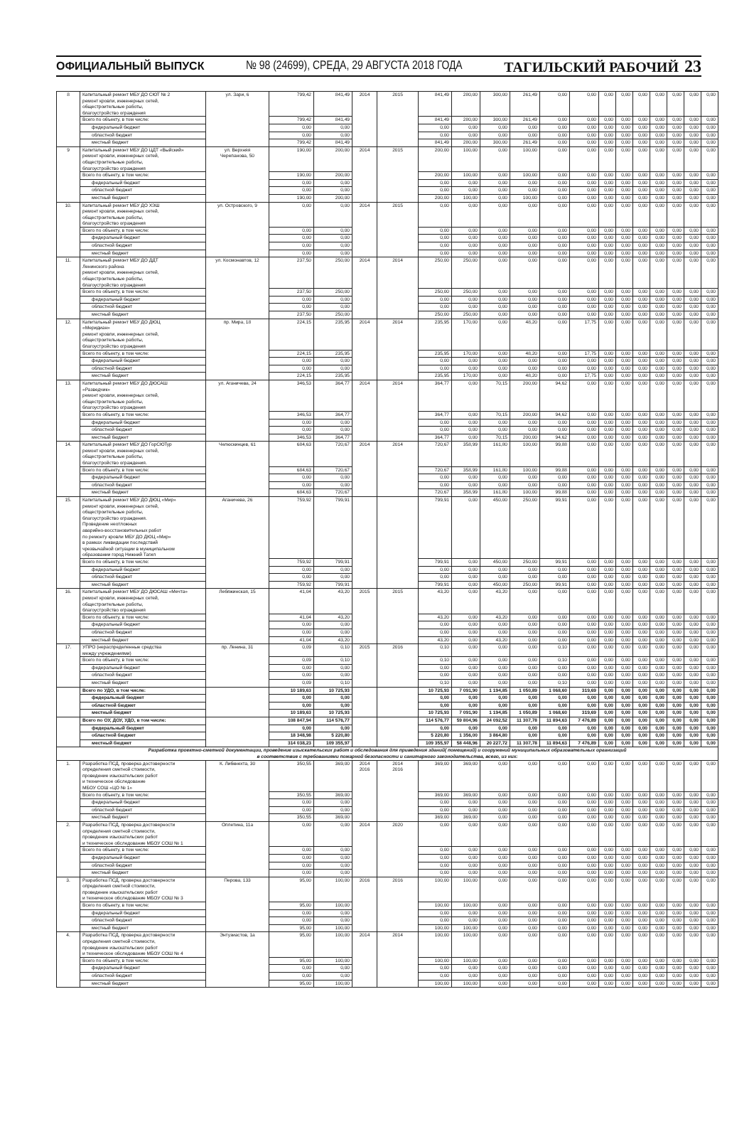ОФИЦИАЛЬНЫЙ ВЫПУСК
№ 98 (24699), СРЕДА, 29 АВГУСТА 2018 ГОДА
ТАГИЛЬСКИЙ РАБОЧИЙ 23
| 8 | Капитальный ремонт МБУ ДО СЮТ № 2 ремонт кровли, инженерных сетей, общестроительные работы, благоустройство ограждения | ул. Зари, 6 | 799,42 | 841,49 | 2014 | 2015 | 841,49 | 280,00 | 300,00 | 261,49 | 0,00 | 0,00 | 0,00 | 0,00 | 0,00 | 0,00 | 0,00 | 0,00 | 0,00 |
| | Всего по объекту, в том числе: | | 799,42 | 841,49 | | | 841,49 | 280,00 | 300,00 | 261,49 | 0,00 | 0,00 | 0,00 | 0,00 | 0,00 | 0,00 | 0,00 | 0,00 | 0,00 |
| | федеральный бюджет | | 0,00 | 0,00 | | | 0,00 | 0,00 | 0,00 | 0,00 | 0,00 | 0,00 | 0,00 | 0,00 | 0,00 | 0,00 | 0,00 | 0,00 | 0,00 |
| | областной бюджет | | 0,00 | 0,00 | | | 0,00 | 0,00 | 0,00 | 0,00 | 0,00 | 0,00 | 0,00 | 0,00 | 0,00 | 0,00 | 0,00 | 0,00 | 0,00 |
| | местный бюджет | | 799,42 | 841,49 | | | 841,49 | 280,00 | 300,00 | 261,49 | 0,00 | 0,00 | 0,00 | 0,00 | 0,00 | 0,00 | 0,00 | 0,00 | 0,00 |
| 9 | Капитальный ремонт МБУ ДО ЦДТ «Выйский» ремонт кровли, инженерных сетей, общестроительные работы, благоустройство ограждения | ул. Верхняя Черепанова, 50 | 190,00 | 200,00 | 2014 | 2015 | 200,00 | 100,00 | 0,00 | 100,00 | 0,00 | 0,00 | 0,00 | 0,00 | 0,00 | 0,00 | 0,00 | 0,00 | 0,00 |
| | Всего по объекту, в том числе: | | 190,00 | 200,00 | | | 200,00 | 100,00 | 0,00 | 100,00 | 0,00 | 0,00 | 0,00 | 0,00 | 0,00 | 0,00 | 0,00 | 0,00 | 0,00 |
| | федеральный бюджет | | 0,00 | 0,00 | | | 0,00 | 0,00 | 0,00 | 0,00 | 0,00 | 0,00 | 0,00 | 0,00 | 0,00 | 0,00 | 0,00 | 0,00 | 0,00 |
| | областной бюджет | | 0,00 | 0,00 | | | 0,00 | 0,00 | 0,00 | 0,00 | 0,00 | 0,00 | 0,00 | 0,00 | 0,00 | 0,00 | 0,00 | 0,00 | 0,00 |
| | местный бюджет | | 190,00 | 200,00 | | | 200,00 | 100,00 | 0,00 | 100,00 | 0,00 | 0,00 | 0,00 | 0,00 | 0,00 | 0,00 | 0,00 | 0,00 | 0,00 |
| 10. | Капитальный ремонт МБУ ДО ХЭШ ремонт кровли, инженерных сетей, общестроительные работы, благоустройство ограждения | ул. Островского, 9 | 0,00 | 0,00 | 2014 | 2015 | 0,00 | 0,00 | 0,00 | 0,00 | 0,00 | 0,00 | 0,00 | 0,00 | 0,00 | 0,00 | 0,00 | 0,00 | 0,00 |
| | Всего по объекту, в том числе: | | 0,00 | 0,00 | | | 0,00 | 0,00 | 0,00 | 0,00 | 0,00 | 0,00 | 0,00 | 0,00 | 0,00 | 0,00 | 0,00 | 0,00 | 0,00 |
| | федеральный бюджет | | 0,00 | 0,00 | | | 0,00 | 0,00 | 0,00 | 0,00 | 0,00 | 0,00 | 0,00 | 0,00 | 0,00 | 0,00 | 0,00 | 0,00 | 0,00 |
| | областной бюджет | | 0,00 | 0,00 | | | 0,00 | 0,00 | 0,00 | 0,00 | 0,00 | 0,00 | 0,00 | 0,00 | 0,00 | 0,00 | 0,00 | 0,00 | 0,00 |
| | местный бюджет | | 0,00 | 0,00 | | | 0,00 | 0,00 | 0,00 | 0,00 | 0,00 | 0,00 | 0,00 | 0,00 | 0,00 | 0,00 | 0,00 | 0,00 | 0,00 |
| 11. | Капитальный ремонт МБУ ДО ДДТ Ленинского района ремонт кровли, инженерных сетей, общестроительные работы, благоустройство ограждения | ул. Космонавтов, 12 | 237,50 | 250,00 | 2014 | 2014 | 250,00 | 250,00 | 0,00 | 0,00 | 0,00 | 0,00 | 0,00 | 0,00 | 0,00 | 0,00 | 0,00 | 0,00 | 0,00 |
| | Всего по объекту, в том числе: | | 237,50 | 250,00 | | | 250,00 | 250,00 | 0,00 | 0,00 | 0,00 | 0,00 | 0,00 | 0,00 | 0,00 | 0,00 | 0,00 | 0,00 | 0,00 |
| | федеральный бюджет | | 0,00 | 0,00 | | | 0,00 | 0,00 | 0,00 | 0,00 | 0,00 | 0,00 | 0,00 | 0,00 | 0,00 | 0,00 | 0,00 | 0,00 | 0,00 |
| | областной бюджет | | 0,00 | 0,00 | | | 0,00 | 0,00 | 0,00 | 0,00 | 0,00 | 0,00 | 0,00 | 0,00 | 0,00 | 0,00 | 0,00 | 0,00 | 0,00 |
| | местный бюджет | | 237,50 | 250,00 | | | 250,00 | 250,00 | 0,00 | 0,00 | 0,00 | 0,00 | 0,00 | 0,00 | 0,00 | 0,00 | 0,00 | 0,00 | 0,00 |
| 12. | Капитальный ремонт МБУ ДО ДЮЦ «Меридиан» ремонт кровли, инженерных сетей, общестроительные работы, благоустройство ограждения | пр. Мира, 18 | 224,15 | 235,95 | 2014 | 2014 | 235,95 | 170,00 | 0,00 | 48,20 | 0,00 | 17,75 | 0,00 | 0,00 | 0,00 | 0,00 | 0,00 | 0,00 | 0,00 |
| | Всего по объекту, в том числе: | | 224,15 | 235,95 | | | 235,95 | 170,00 | 0,00 | 48,20 | 0,00 | 17,75 | 0,00 | 0,00 | 0,00 | 0,00 | 0,00 | 0,00 | 0,00 |
| | федеральный бюджет | | 0,00 | 0,00 | | | 0,00 | 0,00 | 0,00 | 0,00 | 0,00 | 0,00 | 0,00 | 0,00 | 0,00 | 0,00 | 0,00 | 0,00 | 0,00 |
| | областной бюджет | | 0,00 | 0,00 | | | 0,00 | 0,00 | 0,00 | 0,00 | 0,00 | 0,00 | 0,00 | 0,00 | 0,00 | 0,00 | 0,00 | 0,00 | 0,00 |
| | местный бюджет | | 224,15 | 235,95 | | | 235,95 | 170,00 | 0,00 | 48,20 | 0,00 | 17,75 | 0,00 | 0,00 | 0,00 | 0,00 | 0,00 | 0,00 | 0,00 |
| 13. | Капитальный ремонт МБУ ДО ДЮСАШ «Разведчик» ремонт кровли, инженерных сетей, общестроительные работы, благоустройство ограждения | ул. Аганичева, 24 | 346,53 | 364,77 | 2014 | 2014 | 364,77 | 0,00 | 70,15 | 200,00 | 94,62 | 0,00 | 0,00 | 0,00 | 0,00 | 0,00 | 0,00 | 0,00 | 0,00 |
| | Всего по объекту, в том числе: | | 346,53 | 364,77 | | | 364,77 | 0,00 | 70,15 | 200,00 | 94,62 | 0,00 | 0,00 | 0,00 | 0,00 | 0,00 | 0,00 | 0,00 | 0,00 |
| | федеральный бюджет | | 0,00 | 0,00 | | | 0,00 | 0,00 | 0,00 | 0,00 | 0,00 | 0,00 | 0,00 | 0,00 | 0,00 | 0,00 | 0,00 | 0,00 | 0,00 |
| | областной бюджет | | 0,00 | 0,00 | | | 0,00 | 0,00 | 0,00 | 0,00 | 0,00 | 0,00 | 0,00 | 0,00 | 0,00 | 0,00 | 0,00 | 0,00 | 0,00 |
| | местный бюджет | | 346,53 | 364,77 | | | 364,77 | 0,00 | 70,15 | 200,00 | 94,62 | 0,00 | 0,00 | 0,00 | 0,00 | 0,00 | 0,00 | 0,00 | 0,00 |
| 14. | Капитальный ремонт МБУ ДО ГорСЮТур ремонт кровли, инженерных сетей, общестроительные работы, благоустройство ограждения. | Челюскинцев, 61 | 684,63 | 720,67 | 2014 | 2014 | 720,67 | 358,99 | 161,80 | 100,00 | 99,88 | 0,00 | 0,00 | 0,00 | 0,00 | 0,00 | 0,00 | 0,00 | 0,00 |
| | Всего по объекту, в том числе: | | 684,63 | 720,67 | | | 720,67 | 358,99 | 161,80 | 100,00 | 99,88 | 0,00 | 0,00 | 0,00 | 0,00 | 0,00 | 0,00 | 0,00 | 0,00 |
| | федеральный бюджет | | 0,00 | 0,00 | | | 0,00 | 0,00 | 0,00 | 0,00 | 0,00 | 0,00 | 0,00 | 0,00 | 0,00 | 0,00 | 0,00 | 0,00 | 0,00 |
| | областной бюджет | | 0,00 | 0,00 | | | 0,00 | 0,00 | 0,00 | 0,00 | 0,00 | 0,00 | 0,00 | 0,00 | 0,00 | 0,00 | 0,00 | 0,00 | 0,00 |
| | местный бюджет | | 684,63 | 720,67 | | | 720,67 | 358,99 | 161,80 | 100,00 | 99,88 | 0,00 | 0,00 | 0,00 | 0,00 | 0,00 | 0,00 | 0,00 | 0,00 |
| 15. | Капитальный ремонт МБУ ДО ДЮЦ «Мир» ремонт кровли, инженерных сетей, общестроительные работы, благоустройство ограждения. Проведение неотложных аварийно-восстановительных работ по ремонту кровли МБУ ДО ДЮЦ «Мир» в рамках ликвидации последствий чрезвычайной ситуации в муниципальном образовании город Нижний Тагил | Аганичева, 26 | 759,92 | 799,91 | | | 799,91 | 0,00 | 450,00 | 250,00 | 99,91 | 0,00 | 0,00 | 0,00 | 0,00 | 0,00 | 0,00 | 0,00 | 0,00 |
| | Всего по объекту, в том числе: | | 759,92 | 799,91 | | | 799,91 | 0,00 | 450,00 | 250,00 | 99,91 | 0,00 | 0,00 | 0,00 | 0,00 | 0,00 | 0,00 | 0,00 | 0,00 |
| | федеральный бюджет | | 0,00 | 0,00 | | | 0,00 | 0,00 | 0,00 | 0,00 | 0,00 | 0,00 | 0,00 | 0,00 | 0,00 | 0,00 | 0,00 | 0,00 | 0,00 |
| | областной бюджет | | 0,00 | 0,00 | | | 0,00 | 0,00 | 0,00 | 0,00 | 0,00 | 0,00 | 0,00 | 0,00 | 0,00 | 0,00 | 0,00 | 0,00 | 0,00 |
| | местный бюджет | | 759,92 | 799,91 | | | 799,91 | 0,00 | 450,00 | 250,00 | 99,91 | 0,00 | 0,00 | 0,00 | 0,00 | 0,00 | 0,00 | 0,00 | 0,00 |
| 16. | Капитальный ремонт МБУ ДО ДЮСАШ «Мечта» ремонт кровли, инженерных сетей, общестроительные работы, благоустройство ограждения | Лебяжинская, 15 | 41,04 | 43,20 | 2015 | 2015 | 43,20 | 0,00 | 43,20 | 0,00 | 0,00 | 0,00 | 0,00 | 0,00 | 0,00 | 0,00 | 0,00 | 0,00 | 0,00 |
| | Всего по объекту, в том числе: | | 41,04 | 43,20 | | | 43,20 | 0,00 | 43,20 | 0,00 | 0,00 | 0,00 | 0,00 | 0,00 | 0,00 | 0,00 | 0,00 | 0,00 | 0,00 |
| | федеральный бюджет | | 0,00 | 0,00 | | | 0,00 | 0,00 | 0,00 | 0,00 | 0,00 | 0,00 | 0,00 | 0,00 | 0,00 | 0,00 | 0,00 | 0,00 | 0,00 |
| | областной бюджет | | 0,00 | 0,00 | | | 0,00 | 0,00 | 0,00 | 0,00 | 0,00 | 0,00 | 0,00 | 0,00 | 0,00 | 0,00 | 0,00 | 0,00 | 0,00 |
| | местный бюджет | | 41,04 | 43,20 | | | 43,20 | 0,00 | 43,20 | 0,00 | 0,00 | 0,00 | 0,00 | 0,00 | 0,00 | 0,00 | 0,00 | 0,00 | 0,00 |
| 17. | УПРО (нераспределенные средства между учреждениями) | пр. Ленина, 31 | 0,09 | 0,10 | 2015 | 2016 | 0,10 | 0,00 | 0,00 | 0,00 | 0,10 | 0,00 | 0,00 | 0,00 | 0,00 | 0,00 | 0,00 | 0,00 | 0,00 |
| | Всего по объекту, в том числе: | | 0,09 | 0,10 | | | 0,10 | 0,00 | 0,00 | 0,00 | 0,10 | 0,00 | 0,00 | 0,00 | 0,00 | 0,00 | 0,00 | 0,00 | 0,00 |
| | федеральный бюджет | | 0,00 | 0,00 | | | 0,00 | 0,00 | 0,00 | 0,00 | 0,00 | 0,00 | 0,00 | 0,00 | 0,00 | 0,00 | 0,00 | 0,00 | 0,00 |
| | областной бюджет | | 0,00 | 0,00 | | | 0,00 | 0,00 | 0,00 | 0,00 | 0,00 | 0,00 | 0,00 | 0,00 | 0,00 | 0,00 | 0,00 | 0,00 | 0,00 |
| | местный бюджет | | 0,09 | 0,10 | | | 0,10 | 0,00 | 0,00 | 0,00 | 0,10 | 0,00 | 0,00 | 0,00 | 0,00 | 0,00 | 0,00 | 0,00 | 0,00 |
| | Всего по УДО, в том числе: | | 10 189,63 | 10 725,93 | | | 10 725,93 | 7 091,90 | 1 194,85 | 1 050,89 | 1 068,60 | 319,69 | 0,00 | 0,00 | 0,00 | 0,00 | 0,00 | 0,00 | 0,00 |
| | федеральный бюджет | | 0,00 | 0,00 | | | 0,00 | 0,00 | 0,00 | 0,00 | 0,00 | 0,00 | 0,00 | 0,00 | 0,00 | 0,00 | 0,00 | 0,00 | 0,00 |
| | областной бюджет | | 0,00 | 0,00 | | | 0,00 | 0,00 | 0,00 | 0,00 | 0,00 | 0,00 | 0,00 | 0,00 | 0,00 | 0,00 | 0,00 | 0,00 | 0,00 |
| | местный бюджет | | 10 189,63 | 10 725,93 | | | 10 725,93 | 7 091,90 | 1 194,85 | 1 050,89 | 1 068,60 | 319,69 | 0,00 | 0,00 | 0,00 | 0,00 | 0,00 | 0,00 | 0,00 |
| | Всего по ОУ, ДОУ, УДО, в том числе: | | 108 847,94 | 114 576,77 | | | 114 576,77 | 59 804,96 | 24 092,52 | 11 307,78 | 11 894,63 | 7 476,89 | 0,00 | 0,00 | 0,00 | 0,00 | 0,00 | 0,00 | 0,00 |
| | федеральный бюджет | | 0,00 | 0,00 | | | 0,00 | 0,00 | 0,00 | 0,00 | 0,00 | 0,00 | 0,00 | 0,00 | 0,00 | 0,00 | 0,00 | 0,00 | 0,00 |
| | областной бюджет | | 18 348,98 | 5 220,80 | | | 5 220,80 | 1 356,00 | 3 864,80 | 0,00 | 0,00 | 0,00 | 0,00 | 0,00 | 0,00 | 0,00 | 0,00 | 0,00 | 0,00 |
| | местный бюджет | | 314 038,23 | 109 355,97 | | | 109 355,97 | 58 448,96 | 20 227,72 | 11 307,78 | 11 894,63 | 7 476,89 | 0,00 | 0,00 | 0,00 | 0,00 | 0,00 | 0,00 | 0,00 |
| Разработка проектно-сметной документации, проведение изыскательских работ и обследования для приведения зданий( помещений) и сооружений муниципальных образовательных организаций в соответствие с требованиями пожарной безопасности и санитарного законодательства, всего, из них: | | | | | | | | | | | | | | | | | | | |
| 1. | Разработка ПСД, проверка достоверности определения сметной стоимости, проведение изыскательских работ и техническое обследование МБОУ СОШ «ЦО № 1» | К. Либкнехта, 30 | 350,55 | 369,00 | 2014 2016 | 2014 2016 | 369,00 | 369,00 | 0,00 | 0,00 | 0,00 | 0,00 | 0,00 | 0,00 | 0,00 | 0,00 | 0,00 | 0,00 | 0,00 |
| | Всего по объекту, в том числе: | | 350,55 | 369,00 | | | 369,00 | 369,00 | 0,00 | 0,00 | 0,00 | 0,00 | 0,00 | 0,00 | 0,00 | 0,00 | 0,00 | 0,00 | 0,00 |
| | федеральный бюджет | | 0,00 | 0,00 | | | 0,00 | 0,00 | 0,00 | 0,00 | 0,00 | 0,00 | 0,00 | 0,00 | 0,00 | 0,00 | 0,00 | 0,00 | 0,00 |
| | областной бюджет | | 0,00 | 0,00 | | | 0,00 | 0,00 | 0,00 | 0,00 | 0,00 | 0,00 | 0,00 | 0,00 | 0,00 | 0,00 | 0,00 | 0,00 | 0,00 |
| | местный бюджет | | 350,55 | 369,00 | | | 369,00 | 369,00 | 0,00 | 0,00 | 0,00 | 0,00 | 0,00 | 0,00 | 0,00 | 0,00 | 0,00 | 0,00 | 0,00 |
| 2. | Разработка ПСД, проверка достоверности определения сметной стоимости, проведение изыскательских работ и техническое обследование МБОУ СОШ № 1 | Оплетина, 11а | 0,00 | 0,00 | 2014 | 2020 | 0,00 | 0,00 | 0,00 | 0,00 | 0,00 | 0,00 | 0,00 | 0,00 | 0,00 | 0,00 | 0,00 | 0,00 | 0,00 |
| | Всего по объекту, в том числе: | | 0,00 | 0,00 | | | 0,00 | 0,00 | 0,00 | 0,00 | 0,00 | 0,00 | 0,00 | 0,00 | 0,00 | 0,00 | 0,00 | 0,00 | 0,00 |
| | федеральный бюджет | | 0,00 | 0,00 | | | 0,00 | 0,00 | 0,00 | 0,00 | 0,00 | 0,00 | 0,00 | 0,00 | 0,00 | 0,00 | 0,00 | 0,00 | 0,00 |
| | областной бюджет | | 0,00 | 0,00 | | | 0,00 | 0,00 | 0,00 | 0,00 | 0,00 | 0,00 | 0,00 | 0,00 | 0,00 | 0,00 | 0,00 | 0,00 | 0,00 |
| | местный бюджет | | 0,00 | 0,00 | | | 0,00 | 0,00 | 0,00 | 0,00 | 0,00 | 0,00 | 0,00 | 0,00 | 0,00 | 0,00 | 0,00 | 0,00 | 0,00 |
| 3. | Разработка ПСД, проверка достоверности определения сметной стоимости, проведение изыскательских работ и техническое обследование МБОУ СОШ № 3 | Перова, 133 | 95,00 | 100,00 | 2016 | 2016 | 100,00 | 100,00 | 0,00 | 0,00 | 0,00 | 0,00 | 0,00 | 0,00 | 0,00 | 0,00 | 0,00 | 0,00 | 0,00 |
| | Всего по объекту, в том числе: | | 95,00 | 100,00 | | | 100,00 | 100,00 | 0,00 | 0,00 | 0,00 | 0,00 | 0,00 | 0,00 | 0,00 | 0,00 | 0,00 | 0,00 | 0,00 |
| | федеральный бюджет | | 0,00 | 0,00 | | | 0,00 | 0,00 | 0,00 | 0,00 | 0,00 | 0,00 | 0,00 | 0,00 | 0,00 | 0,00 | 0,00 | 0,00 | 0,00 |
| | областной бюджет | | 0,00 | 0,00 | | | 0,00 | 0,00 | 0,00 | 0,00 | 0,00 | 0,00 | 0,00 | 0,00 | 0,00 | 0,00 | 0,00 | 0,00 | 0,00 |
| | местный бюджет | | 95,00 | 100,00 | | | 100,00 | 100,00 | 0,00 | 0,00 | 0,00 | 0,00 | 0,00 | 0,00 | 0,00 | 0,00 | 0,00 | 0,00 | 0,00 |
| 4. | Разработка ПСД, проверка достоверности определения сметной стоимости, проведение изыскательских работ и техническое обследование МБОУ СОШ № 4 | Энтузиастов, 1а | 95,00 | 100,00 | 2014 | 2014 | 100,00 | 100,00 | 0,00 | 0,00 | 0,00 | 0,00 | 0,00 | 0,00 | 0,00 | 0,00 | 0,00 | 0,00 | 0,00 |
| | Всего по объекту, в том числе: | | 95,00 | 100,00 | | | 100,00 | 100,00 | 0,00 | 0,00 | 0,00 | 0,00 | 0,00 | 0,00 | 0,00 | 0,00 | 0,00 | 0,00 | 0,00 |
| | федеральный бюджет | | 0,00 | 0,00 | | | 0,00 | 0,00 | 0,00 | 0,00 | 0,00 | 0,00 | 0,00 | 0,00 | 0,00 | 0,00 | 0,00 | 0,00 | 0,00 |
| | областной бюджет | | 0,00 | 0,00 | | | 0,00 | 0,00 | 0,00 | 0,00 | 0,00 | 0,00 | 0,00 | 0,00 | 0,00 | 0,00 | 0,00 | 0,00 | 0,00 |
| | местный бюджет | | 95,00 | 100,00 | | | 100,00 | 100,00 | 0,00 | 0,00 | 0,00 | 0,00 | 0,00 | 0,00 | 0,00 | 0,00 | 0,00 | 0,00 | 0,00 |